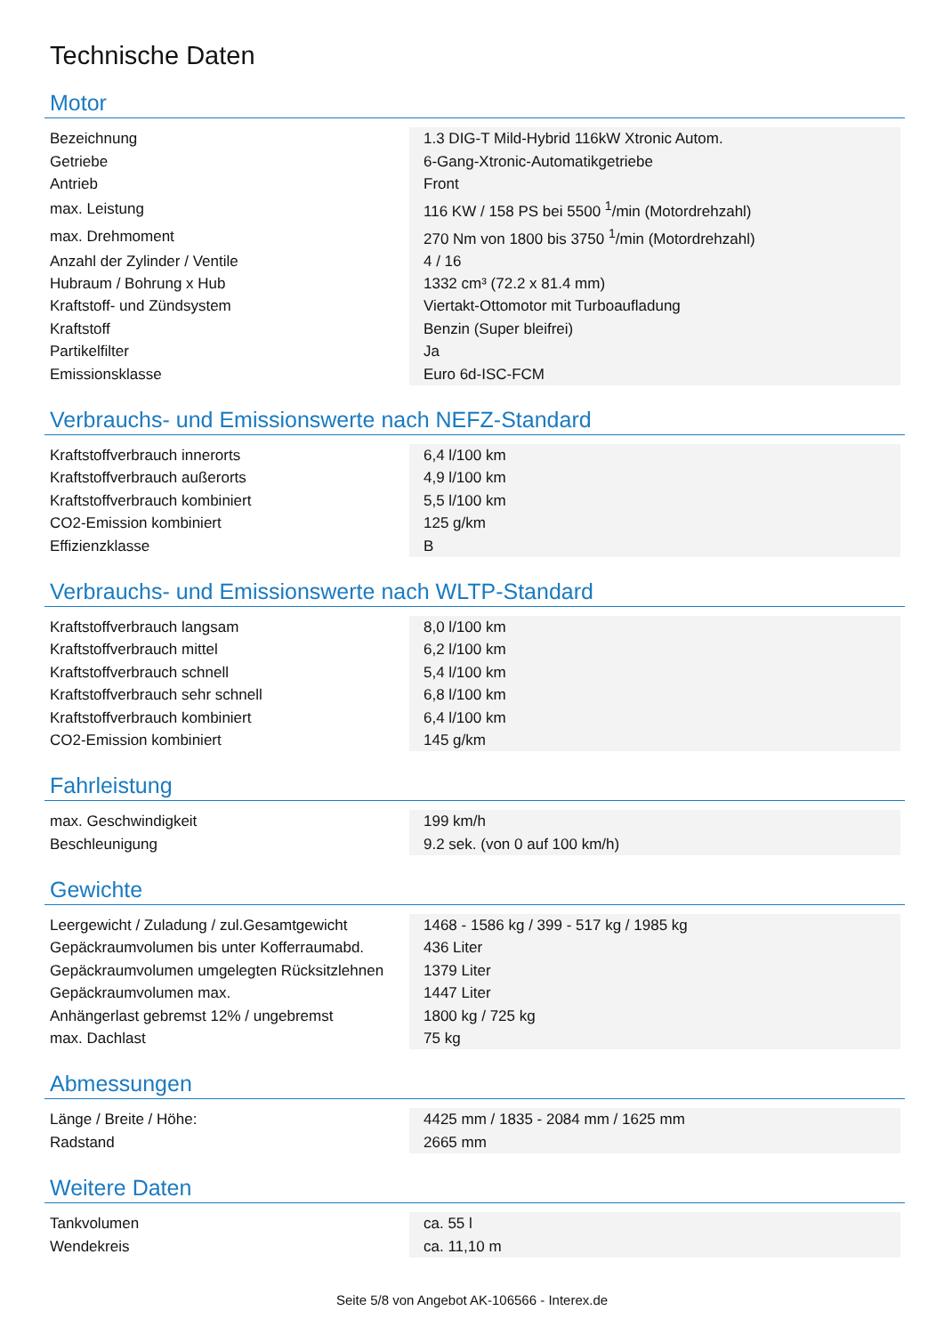Technische Daten
Motor
| Bezeichnung | 1.3 DIG-T Mild-Hybrid 116kW Xtronic Autom. |
| Getriebe | 6-Gang-Xtronic-Automatikgetriebe |
| Antrieb | Front |
| max. Leistung | 116 KW / 158 PS bei 5500 <sup>1</sup>/min (Motordrehzahl) |
| max. Drehmoment | 270 Nm von 1800 bis 3750 <sup>1</sup>/min (Motordrehzahl) |
| Anzahl der Zylinder / Ventile | 4 / 16 |
| Hubraum / Bohrung x Hub | 1332 cm³ (72.2 x 81.4 mm) |
| Kraftstoff- und Zündsystem | Viertakt-Ottomotor mit Turboaufladung |
| Kraftstoff | Benzin (Super bleifrei) |
| Partikelfilter | Ja |
| Emissionsklasse | Euro 6d-ISC-FCM |
Verbrauchs- und Emissionswerte nach NEFZ-Standard
| Kraftstoffverbrauch innerorts | 6,4 l/100 km |
| Kraftstoffverbrauch außerorts | 4,9 l/100 km |
| Kraftstoffverbrauch kombiniert | 5,5 l/100 km |
| CO2-Emission kombiniert | 125 g/km |
| Effizienzklasse | B |
Verbrauchs- und Emissionswerte nach WLTP-Standard
| Kraftstoffverbrauch langsam | 8,0 l/100 km |
| Kraftstoffverbrauch mittel | 6,2 l/100 km |
| Kraftstoffverbrauch schnell | 5,4 l/100 km |
| Kraftstoffverbrauch sehr schnell | 6,8 l/100 km |
| Kraftstoffverbrauch kombiniert | 6,4 l/100 km |
| CO2-Emission kombiniert | 145 g/km |
Fahrleistung
| max. Geschwindigkeit | 199 km/h |
| Beschleunigung | 9.2 sek. (von 0 auf 100 km/h) |
Gewichte
| Leergewicht / Zuladung / zul.Gesamtgewicht | 1468 - 1586 kg / 399 - 517 kg / 1985 kg |
| Gepäckraumvolumen bis unter Kofferraumabd. | 436 Liter |
| Gepäckraumvolumen umgelegten Rücksitzlehnen | 1379 Liter |
| Gepäckraumvolumen max. | 1447 Liter |
| Anhängerlast gebremst 12% / ungebremst | 1800 kg / 725 kg |
| max. Dachlast | 75 kg |
Abmessungen
| Länge / Breite / Höhe: | 4425 mm / 1835 - 2084 mm / 1625 mm |
| Radstand | 2665 mm |
Weitere Daten
| Tankvolumen | ca. 55 l |
| Wendekreis | ca. 11,10 m |
Seite 5/8 von Angebot AK-106566 - Interex.de